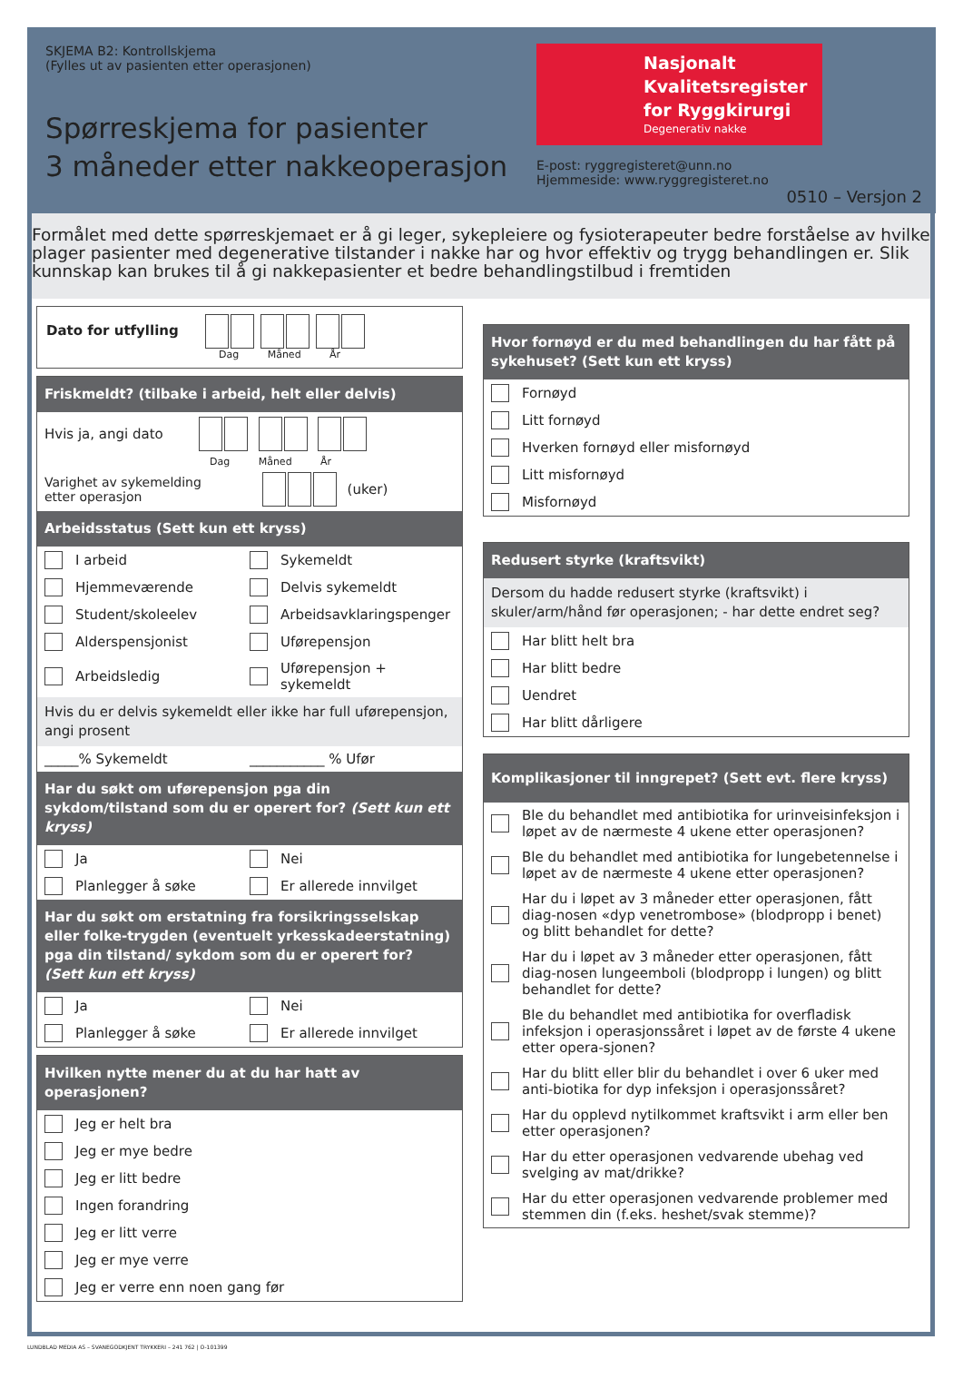SKJEMA B2: Kontrollskjema
(Fylles ut av pasienten etter operasjonen)
Spørreskjema for pasienter
3 måneder etter nakkeoperasjon
Nasjonalt Kvalitetsregister for Ryggkirurgi
Degenerativ nakke
E-post: ryggregisteret@unn.no
Hjemmeside: www.ryggregisteret.no
0510 – Versjon 2
Formålet med dette spørreskjemaet er å gi leger, sykepleiere og fysioterapeuter bedre forståelse av hvilke plager pasienter med degenerative tilstander i nakke har og hvor effektiv og trygg behandlingen er. Slik kunnskap kan brukes til å gi nakkepasienter et bedre behandlingstilbud i fremtiden
Dato for utfylling
Dag Måned År
Friskmeldt? (tilbake i arbeid, helt eller delvis)
Hvis ja, angi dato
Dag Måned År
Varighet av sykemelding
etter operasjon (uker)
Arbeidsstatus (Sett kun ett kryss)
I arbeid Sykemeldt
Hjemmeværende Delvis sykemeldt
Student/skoleelev Arbeidsavklaringspenger
Alderspensjonist Uførepensjon
Arbeidsledig Uførepensjon + sykemeldt
Hvis du er delvis sykemeldt eller ikke har full uførepensjon, angi prosent
_____% Sykemeldt ___________ % Ufør
Har du søkt om uførepensjon pga din sykdom/tilstand som du er operert for? (Sett kun ett kryss)
Ja Nei
Planlegger å søke Er allerede innvilget
Har du søkt om erstatning fra forsikringsselskap eller folke-trygden (eventuelt yrkesskadeerstatning) pga din tilstand/ sykdom som du er operert for? (Sett kun ett kryss)
Ja Nei
Planlegger å søke Er allerede innvilget
Hvilken nytte mener du at du har hatt av operasjonen?
Jeg er helt bra
Jeg er mye bedre
Jeg er litt bedre
Ingen forandring
Jeg er litt verre
Jeg er mye verre
Jeg er verre enn noen gang før
Hvor fornøyd er du med behandlingen du har fått på sykehuset? (Sett kun ett kryss)
Fornøyd
Litt fornøyd
Hverken fornøyd eller misfornøyd
Litt misfornøyd
Misfornøyd
Redusert styrke (kraftsvikt)
Dersom du hadde redusert styrke (kraftsvikt) i skuler/arm/hånd før operasjonen; - har dette endret seg?
Har blitt helt bra
Har blitt bedre
Uendret
Har blitt dårligere
Komplikasjoner til inngrepet? (Sett evt. flere kryss)
Ble du behandlet med antibiotika for urinveisinfeksjon i løpet av de nærmeste 4 ukene etter operasjonen?
Ble du behandlet med antibiotika for lungebetennelse i løpet av de nærmeste 4 ukene etter operasjonen?
Har du i løpet av 3 måneder etter operasjonen, fått diag-nosen «dyp venetrombose» (blodpropp i benet) og blitt behandlet for dette?
Har du i løpet av 3 måneder etter operasjonen, fått diag-nosen lungeemboli (blodpropp i lungen) og blitt behandlet for dette?
Ble du behandlet med antibiotika for overfladisk infeksjon i operasjonssåret i løpet av de første 4 ukene etter opera-sjonen?
Har du blitt eller blir du behandlet i over 6 uker med anti-biotika for dyp infeksjon i operasjonssåret?
Har du opplevd nytilkommet kraftsvikt i arm eller ben etter operasjonen?
Har du etter operasjonen vedvarende ubehag ved svelging av mat/drikke?
Har du etter operasjonen vedvarende problemer med stemmen din (f.eks. heshet/svak stemme)?
LUNDBLAD MEDIA AS – SVANEGODKJENT TRYKKERI – 241 762 | O-101399